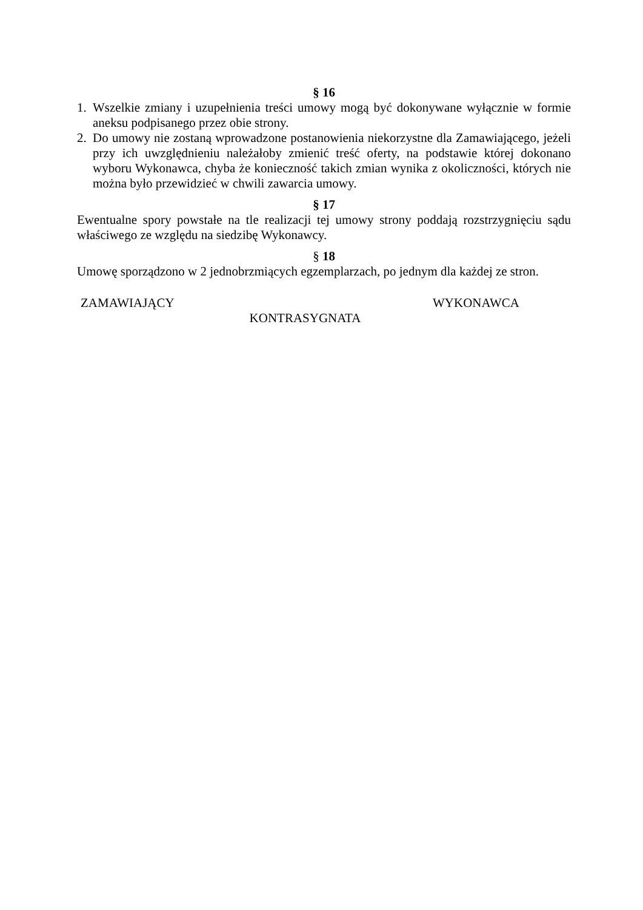§ 16
1. Wszelkie zmiany i uzupełnienia treści umowy mogą być dokonywane wyłącznie w formie aneksu podpisanego przez obie strony.
2. Do umowy nie zostaną wprowadzone postanowienia niekorzystne dla Zamawiającego, jeżeli przy ich uwzględnieniu należałoby zmienić treść oferty, na podstawie której dokonano wyboru Wykonawca, chyba że konieczność takich zmian wynika z okoliczności, których nie można było przewidzieć w chwili zawarcia umowy.
§ 17
Ewentualne spory powstałe na tle realizacji tej umowy strony poddają rozstrzygnięciu sądu właściwego ze względu na siedzibę Wykonawcy.
§ 18
Umowę sporządzono w 2 jednobrzmiących egzemplarzach, po jednym dla każdej ze stron.
ZAMAWIAJĄCY WYKONAWCA
KONTRASYGNATA